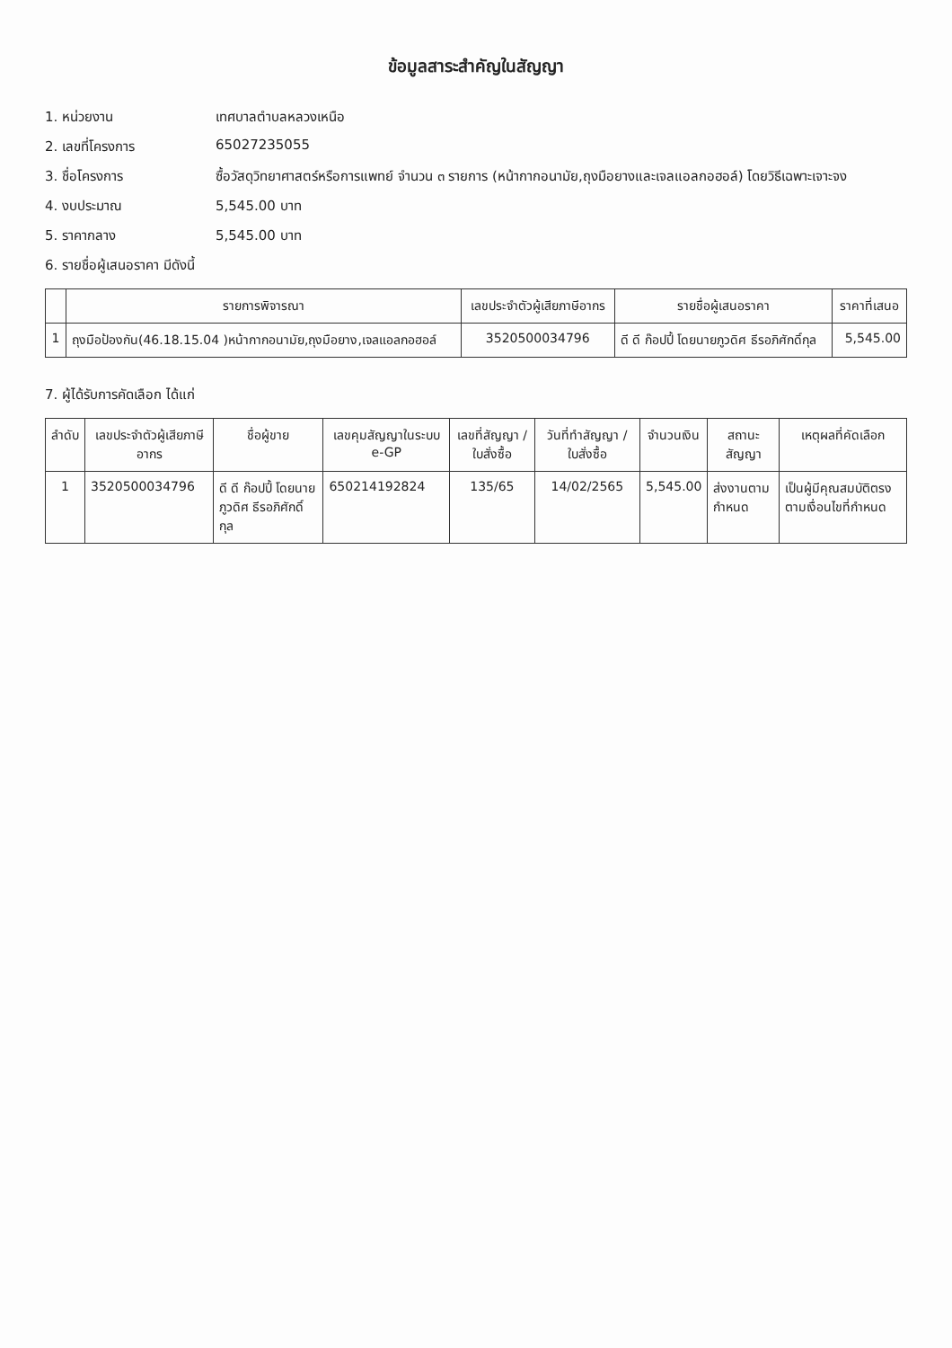ข้อมูลสาระสำคัญในสัญญา
1. หน่วยงาน เทศบาลตำบลหลวงเหนือ
2. เลขที่โครงการ 65027235055
3. ชื่อโครงการ ซื้อวัสดุวิทยาศาสตร์หรือการแพทย์ จำนวน ๓ รายการ (หน้ากากอนามัย,ถุงมือยางและเจลแอลกอฮอล์) โดยวิธีเฉพาะเจาะจง
4. งบประมาณ 5,545.00 บาท
5. ราคากลาง 5,545.00 บาท
6. รายชื่อผู้เสนอราคา มีดังนี้
| | รายการพิจารณา | เลขประจำตัวผู้เสียภาษีอากร | รายชื่อผู้เสนอราคา | ราคาที่เสนอ |
| --- | --- | --- | --- | --- |
| 1 | ถุงมือป้องกัน(46.18.15.04 )หน้ากากอนามัย,ถุงมือยาง,เจลแอลกอฮอล์ | 3520500034796 | ดี ดี ก๊อปปี้ โดยนายภูวดิศ ธีรอภิศักดิ์กุล | 5,545.00 |
7. ผู้ได้รับการคัดเลือก ได้แก่
| ลำดับ | เลขประจำตัวผู้เสียภาษีอากร | ชื่อผู้ขาย | เลขคุมสัญญาในระบบ e-GP | เลขที่สัญญา / ใบสั่งซื้อ | วันที่ทำสัญญา / ใบสั่งซื้อ | จำนวนเงิน | สถานะสัญญา | เหตุผลที่คัดเลือก |
| --- | --- | --- | --- | --- | --- | --- | --- | --- |
| 1 | 3520500034796 | ดี ดี ก๊อปปี้ โดยนายภูวดิศ ธีรอภิศักดิ์กุล | 650214192824 | 135/65 | 14/02/2565 | 5,545.00 | ส่งงานตามกำหนด | เป็นผู้มีคุณสมบัติตรงตามเงื่อนไขที่กำหนด |